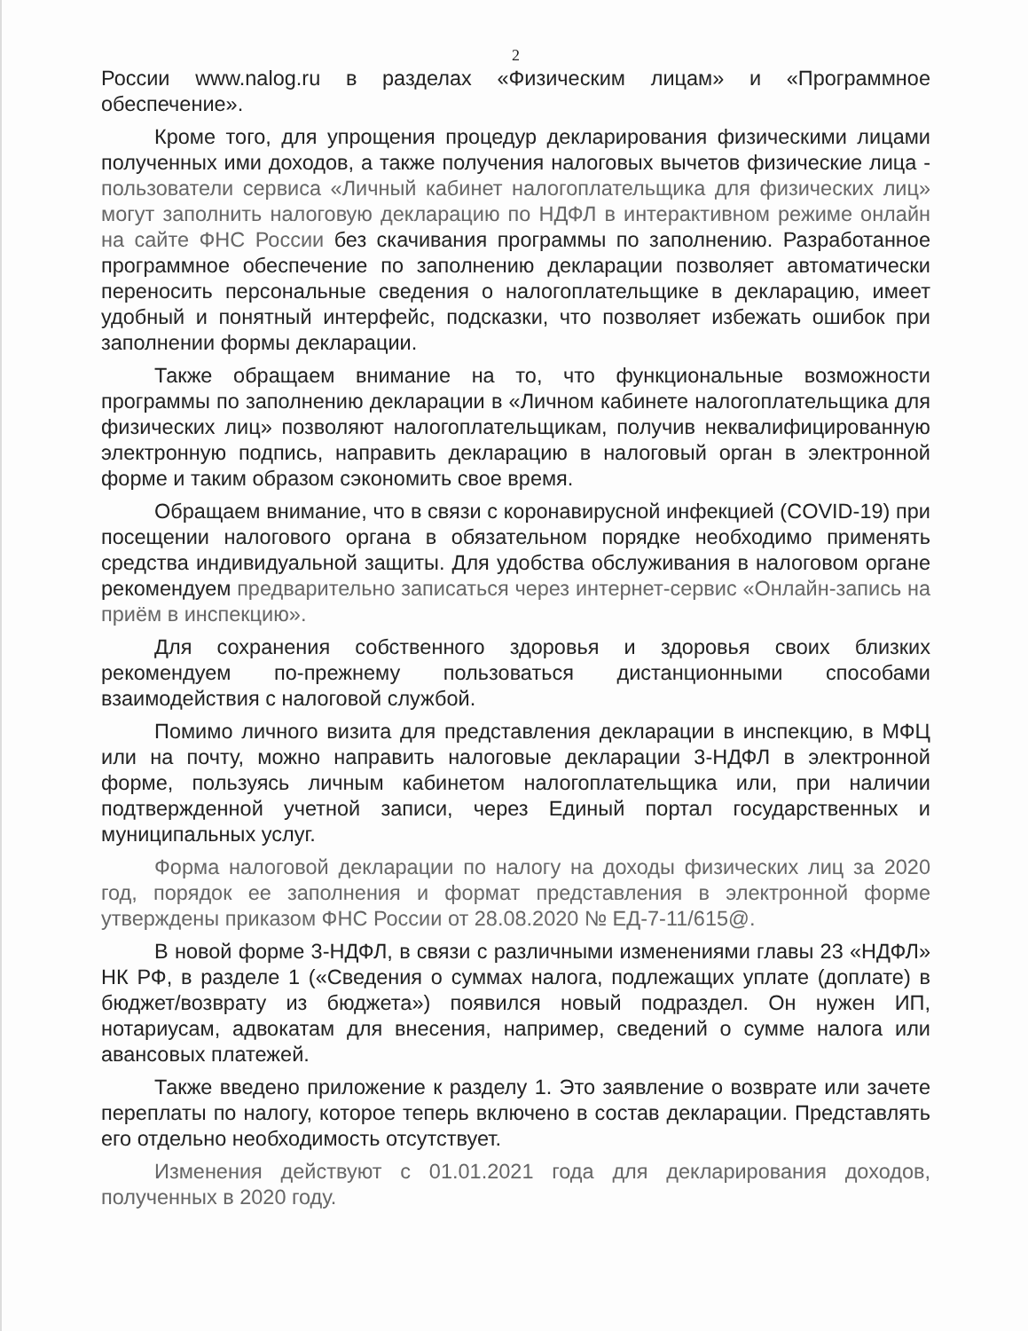2
России www.nalog.ru в разделах «Физическим лицам» и «Программное обеспечение».
Кроме того, для упрощения процедур декларирования физическими лицами полученных ими доходов, а также получения налоговых вычетов физические лица - пользователи сервиса «Личный кабинет налогоплательщика для физических лиц» могут заполнить налоговую декларацию по НДФЛ в интерактивном режиме онлайн на сайте ФНС России без скачивания программы по заполнению. Разработанное программное обеспечение по заполнению декларации позволяет автоматически переносить персональные сведения о налогоплательщике в декларацию, имеет удобный и понятный интерфейс, подсказки, что позволяет избежать ошибок при заполнении формы декларации.
Также обращаем внимание на то, что функциональные возможности программы по заполнению декларации в «Личном кабинете налогоплательщика для физических лиц» позволяют налогоплательщикам, получив неквалифицированную электронную подпись, направить декларацию в налоговый орган в электронной форме и таким образом сэкономить свое время.
Обращаем внимание, что в связи с коронавирусной инфекцией (COVID-19) при посещении налогового органа в обязательном порядке необходимо применять средства индивидуальной защиты. Для удобства обслуживания в налоговом органе рекомендуем предварительно записаться через интернет-сервис «Онлайн-запись на приём в инспекцию».
Для сохранения собственного здоровья и здоровья своих близких рекомендуем по-прежнему пользоваться дистанционными способами взаимодействия с налоговой службой.
Помимо личного визита для представления декларации в инспекцию, в МФЦ или на почту, можно направить налоговые декларации 3-НДФЛ в электронной форме, пользуясь личным кабинетом налогоплательщика или, при наличии подтвержденной учетной записи, через Единый портал государственных и муниципальных услуг.
Форма налоговой декларации по налогу на доходы физических лиц за 2020 год, порядок ее заполнения и формат представления в электронной форме утверждены приказом ФНС России от 28.08.2020 № ЕД-7-11/615@.
В новой форме 3-НДФЛ, в связи с различными изменениями главы 23 «НДФЛ» НК РФ, в разделе 1 («Сведения о суммах налога, подлежащих уплате (доплате) в бюджет/возврату из бюджета») появился новый подраздел. Он нужен ИП, нотариусам, адвокатам для внесения, например, сведений о сумме налога или авансовых платежей.
Также введено приложение к разделу 1. Это заявление о возврате или зачете переплаты по налогу, которое теперь включено в состав декларации. Представлять его отдельно необходимость отсутствует.
Изменения действуют с 01.01.2021 года для декларирования доходов, полученных в 2020 году.